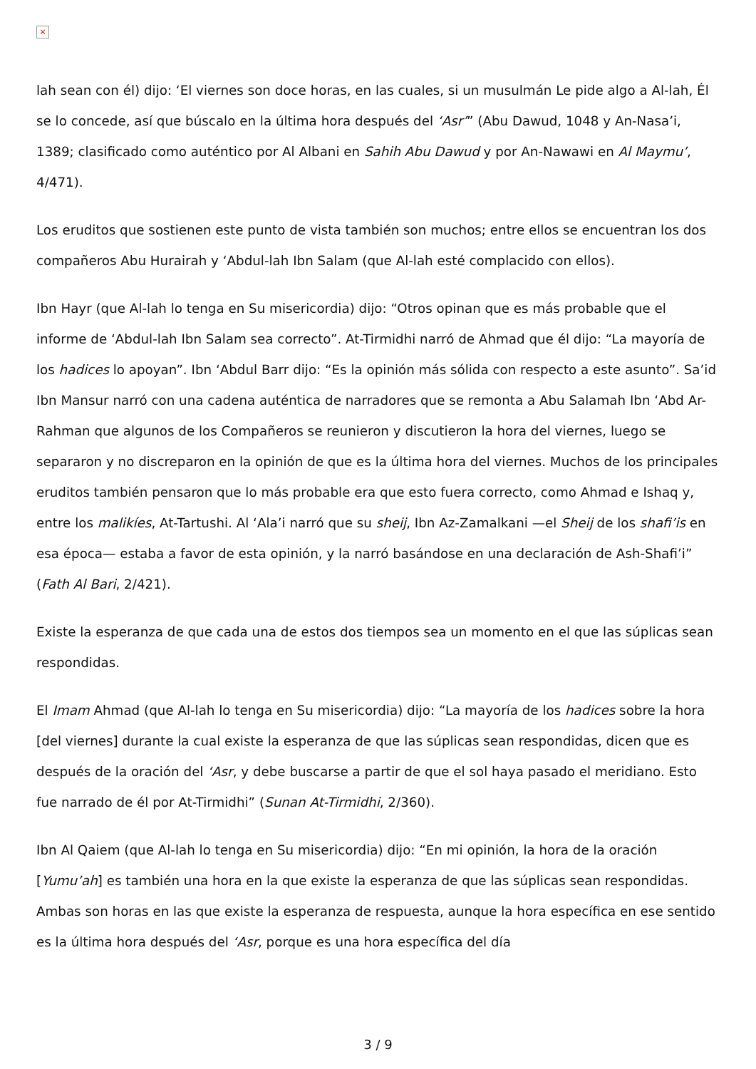×
lah sean con él) dijo: ‘El viernes son doce horas, en las cuales, si un musulmán Le pide algo a Al-lah, Él se lo concede, así que búscalo en la última hora después del ‘Asr’” (Abu Dawud, 1048 y An-Nasa’i, 1389; clasificado como auténtico por Al Albani en Sahih Abu Dawud y por An-Nawawi en Al Maymu’, 4/471).
Los eruditos que sostienen este punto de vista también son muchos; entre ellos se encuentran los dos compañeros Abu Hurairah y ‘Abdul-lah Ibn Salam (que Al-lah esté complacido con ellos).
Ibn Hayr (que Al-lah lo tenga en Su misericordia) dijo: “Otros opinan que es más probable que el informe de ‘Abdul-lah Ibn Salam sea correcto”. At-Tirmidhi narró de Ahmad que él dijo: “La mayoría de los hadices lo apoyan”. Ibn ‘Abdul Barr dijo: “Es la opinión más sólida con respecto a este asunto”. Sa’id Ibn Mansur narró con una cadena auténtica de narradores que se remonta a Abu Salamah Ibn ‘Abd Ar-Rahman que algunos de los Compañeros se reunieron y discutieron la hora del viernes, luego se separaron y no discreparon en la opinión de que es la última hora del viernes. Muchos de los principales eruditos también pensaron que lo más probable era que esto fuera correcto, como Ahmad e Ishaq y, entre los malikíes, At-Tartushi. Al ‘Ala’i narró que su sheij, Ibn Az-Zamalkani —el Sheij de los shafi’is en esa época— estaba a favor de esta opinión, y la narró basándose en una declaración de Ash-Shafi’i” (Fath Al Bari, 2/421).
Existe la esperanza de que cada una de estos dos tiempos sea un momento en el que las súplicas sean respondidas.
El Imam Ahmad (que Al-lah lo tenga en Su misericordia) dijo: “La mayoría de los hadices sobre la hora [del viernes] durante la cual existe la esperanza de que las súplicas sean respondidas, dicen que es después de la oración del ‘Asr, y debe buscarse a partir de que el sol haya pasado el meridiano. Esto fue narrado de él por At-Tirmidhi” (Sunan At-Tirmidhi, 2/360).
Ibn Al Qaiem (que Al-lah lo tenga en Su misericordia) dijo: “En mi opinión, la hora de la oración [Yumu’ah] es también una hora en la que existe la esperanza de que las súplicas sean respondidas. Ambas son horas en las que existe la esperanza de respuesta, aunque la hora específica en ese sentido es la última hora después del ‘Asr, porque es una hora específica del día
3 / 9